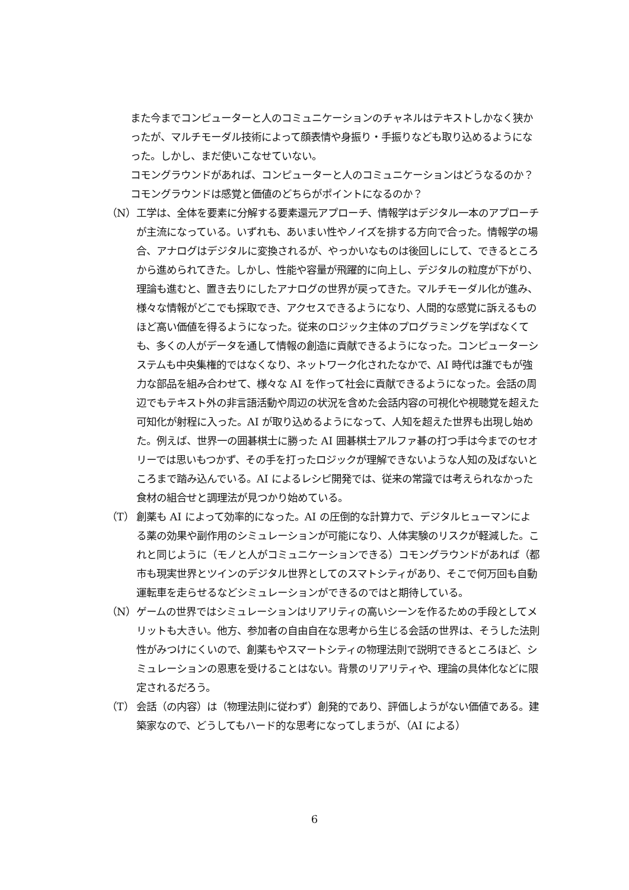また今までコンピューターと人のコミュニケーションのチャネルはテキストしかなく狭かったが、マルチモーダル技術によって顔表情や身振り・手振りなども取り込めるようになった。しかし、まだ使いこなせていない。
コモングラウンドがあれば、コンピューターと人のコミュニケーションはどうなるのか？コモングラウンドは感覚と価値のどちらがポイントになるのか？
（N） 工学は、全体を要素に分解する要素還元アプローチ、情報学はデジタル一本のアプローチが主流になっている。いずれも、あいまい性やノイズを排する方向で合った。情報学の場合、アナログはデジタルに変換されるが、やっかいなものは後回しにして、できるところから進められてきた。しかし、性能や容量が飛躍的に向上し、デジタルの粒度が下がり、理論も進むと、置き去りにしたアナログの世界が戻ってきた。マルチモーダル化が進み、様々な情報がどこでも採取でき、アクセスできるようになり、人間的な感覚に訴えるものほど高い価値を得るようになった。従来のロジック主体のプログラミングを学ばなくても、多くの人がデータを通して情報の創造に貢献できるようになった。コンピューターシステムも中央集権的ではなくなり、ネットワーク化されたなかで、AI 時代は誰でもが強力な部品を組み合わせて、様々な AI を作って社会に貢献できるようになった。会話の周辺でもテキスト外の非言語活動や周辺の状況を含めた会話内容の可視化や視聴覚を超えた可知化が射程に入った。AI が取り込めるようになって、人知を超えた世界も出現し始めた。例えば、世界一の囲碁棋士に勝った AI 囲碁棋士アルファ碁の打つ手は今までのセオリーでは思いもつかず、その手を打ったロジックが理解できないような人知の及ばないところまで踏み込んでいる。AI によるレシピ開発では、従来の常識では考えられなかった食材の組合せと調理法が見つかり始めている。
（T） 創薬も AI によって効率的になった。AI の圧倒的な計算力で、デジタルヒューマンによる薬の効果や副作用のシミュレーションが可能になり、人体実験のリスクが軽減した。これと同じように（モノと人がコミュニケーションできる）コモングラウンドがあれば（都市も現実世界とツインのデジタル世界としてのスマトシティがあり、そこで何万回も自動運転車を走らせるなどシミュレーションができるのではと期待している。
（N） ゲームの世界ではシミュレーションはリアリティの高いシーンを作るための手段としてメリットも大きい。他方、参加者の自由自在な思考から生じる会話の世界は、そうした法則性がみつけにくいので、創薬もやスマートシティの物理法則で説明できるところほど、シミュレーションの恩恵を受けることはない。背景のリアリティや、理論の具体化などに限定されるだろう。
（T） 会話（の内容）は（物理法則に従わず）創発的であり、評価しようがない価値である。建築家なので、どうしてもハード的な思考になってしまうが、（AI による）
6